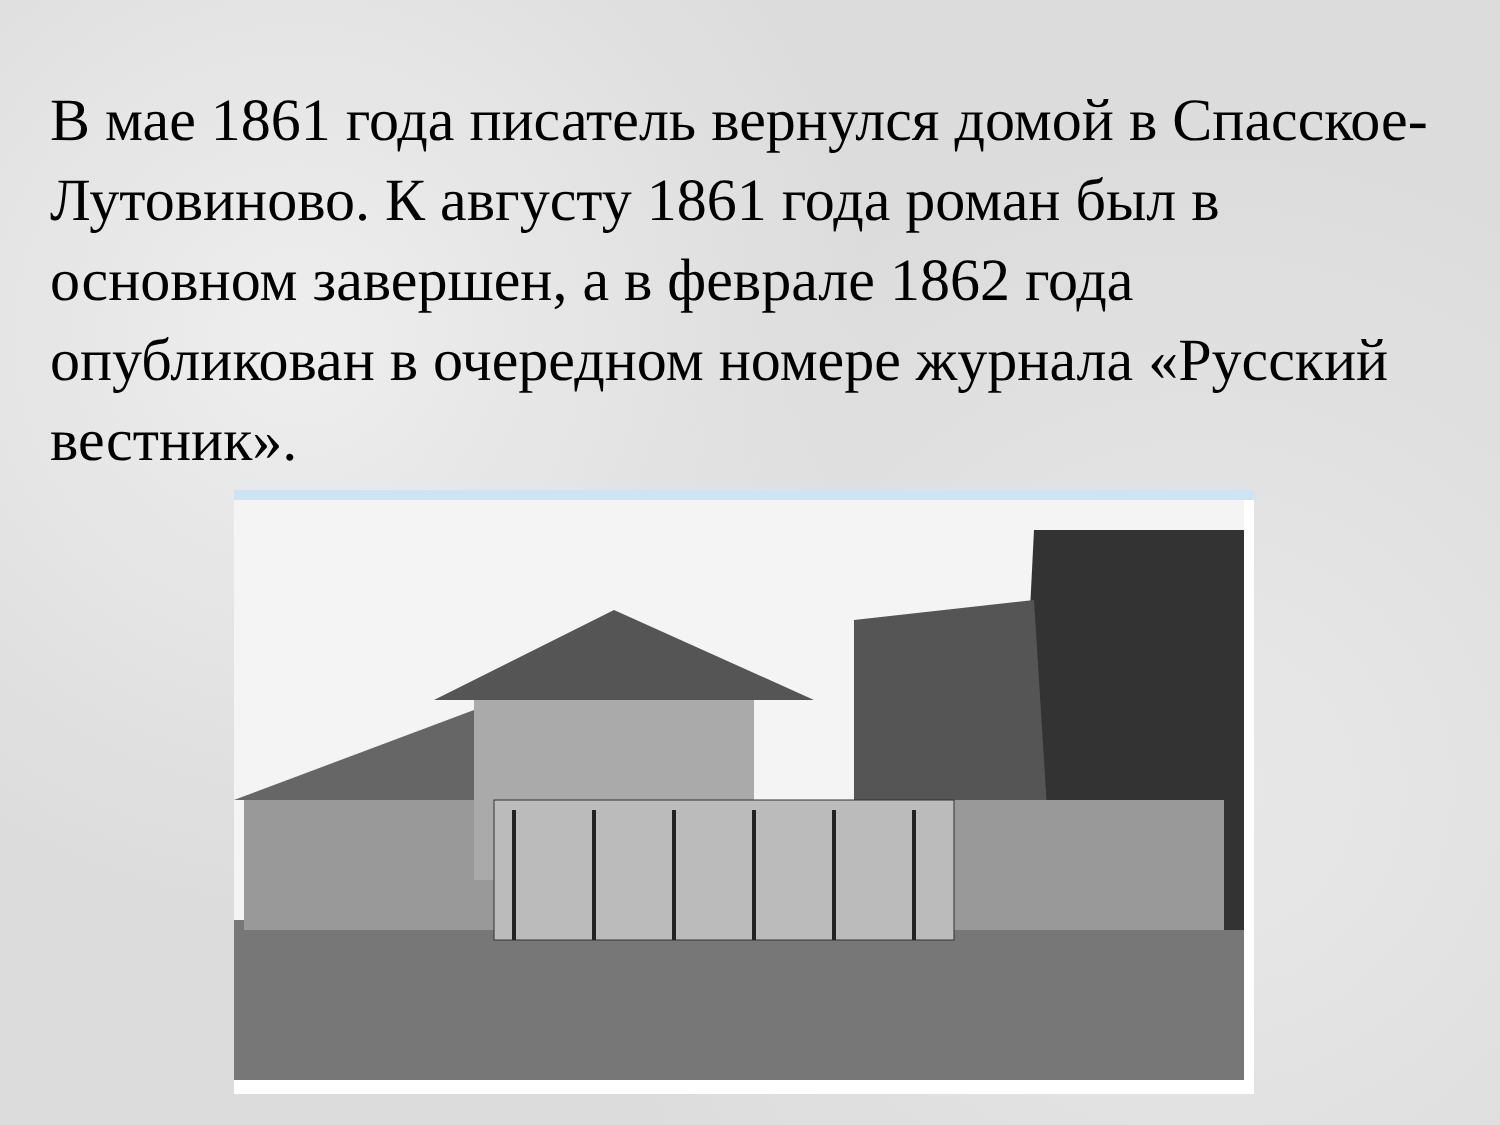В мае 1861 года писатель вернулся домой в Спасское-Лутовиново. К августу 1861 года роман был в основном завершен, а в феврале 1862 года опубликован в очередном номере журнала «Русский вестник».